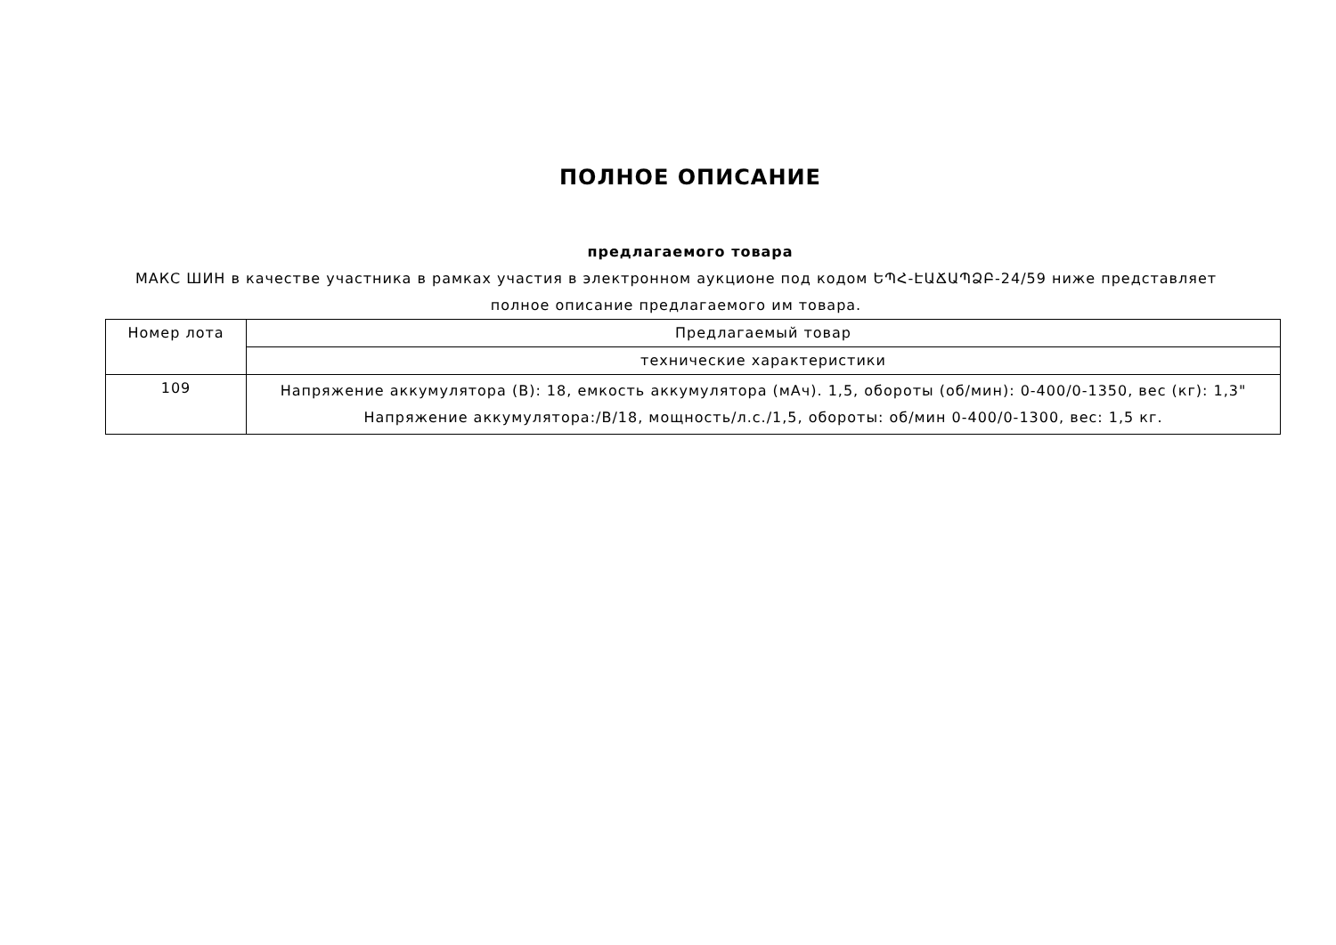ПОЛНОЕ ОПИСАНИЕ
предлагаемого товара
МАКС ШИН в качестве участника в рамках участия в электронном аукционе под кодом ԵՊՀ-ԷԱՃԱՊՁԲ-24/59 ниже представляет полное описание предлагаемого им товара.
| Номер лота | Предлагаемый товар |
| --- | --- |
| | технические характеристики |
| 109 | Напряжение аккумулятора (В): 18, емкость аккумулятора (мАч). 1,5, обороты (об/мин): 0-400/0-1350, вес (кг): 1,3" Напряжение аккумулятора:/В/18, мощность/л.с./1,5, обороты: об/мин 0-400/0-1300, вес: 1,5 кг. |